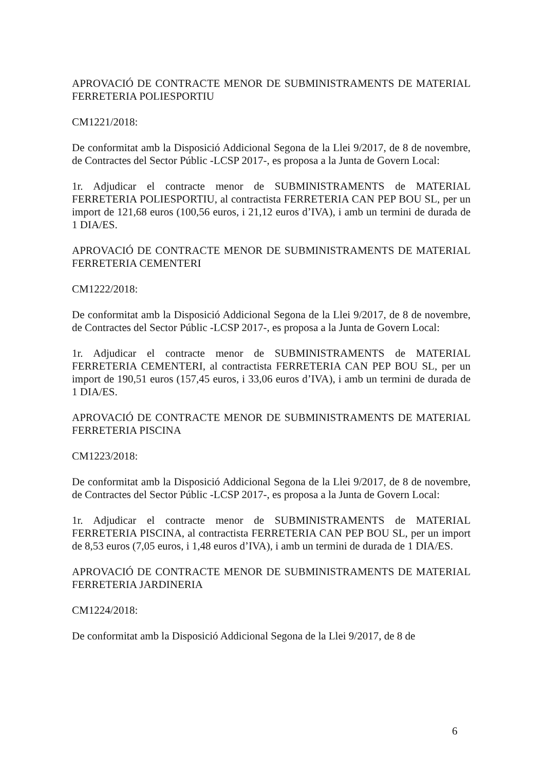APROVACIÓ DE CONTRACTE MENOR DE SUBMINISTRAMENTS DE MATERIAL FERRETERIA POLIESPORTIU
CM1221/2018:
De conformitat amb la Disposició Addicional Segona de la Llei 9/2017, de 8 de novembre, de Contractes del Sector Públic -LCSP 2017-, es proposa a la Junta de Govern Local:
1r. Adjudicar el contracte menor de SUBMINISTRAMENTS de MATERIAL FERRETERIA POLIESPORTIU, al contractista FERRETERIA CAN PEP BOU SL, per un import de 121,68 euros (100,56 euros, i 21,12 euros d’IVA), i amb un termini de durada de 1 DIA/ES.
APROVACIÓ DE CONTRACTE MENOR DE SUBMINISTRAMENTS DE MATERIAL FERRETERIA CEMENTERI
CM1222/2018:
De conformitat amb la Disposició Addicional Segona de la Llei 9/2017, de 8 de novembre, de Contractes del Sector Públic -LCSP 2017-, es proposa a la Junta de Govern Local:
1r. Adjudicar el contracte menor de SUBMINISTRAMENTS de MATERIAL FERRETERIA CEMENTERI, al contractista FERRETERIA CAN PEP BOU SL, per un import de 190,51 euros (157,45 euros, i 33,06 euros d’IVA), i amb un termini de durada de 1 DIA/ES.
APROVACIÓ DE CONTRACTE MENOR DE SUBMINISTRAMENTS DE MATERIAL FERRETERIA PISCINA
CM1223/2018:
De conformitat amb la Disposició Addicional Segona de la Llei 9/2017, de 8 de novembre, de Contractes del Sector Públic -LCSP 2017-, es proposa a la Junta de Govern Local:
1r. Adjudicar el contracte menor de SUBMINISTRAMENTS de MATERIAL FERRETERIA PISCINA, al contractista FERRETERIA CAN PEP BOU SL, per un import de 8,53 euros (7,05 euros, i 1,48 euros d’IVA), i amb un termini de durada de 1 DIA/ES.
APROVACIÓ DE CONTRACTE MENOR DE SUBMINISTRAMENTS DE MATERIAL FERRETERIA JARDINERIA
CM1224/2018:
De conformitat amb la Disposició Addicional Segona de la Llei 9/2017, de 8 de
6